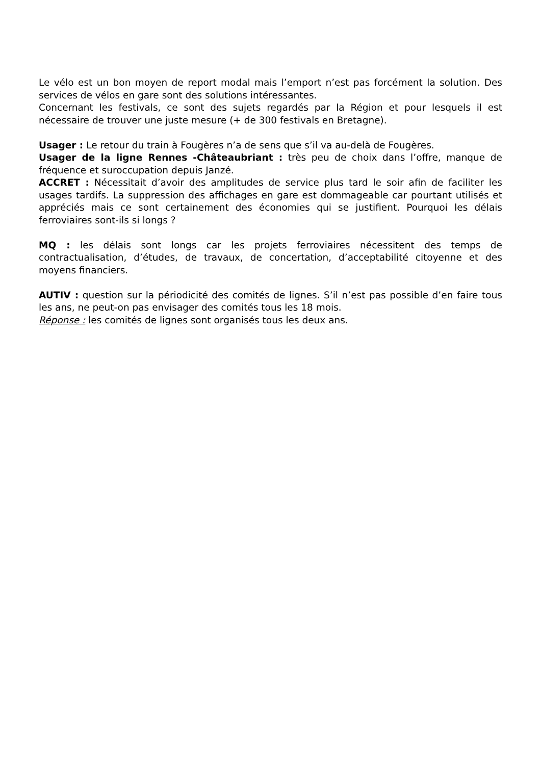Le vélo est un bon moyen de report modal mais l’emport n’est pas forcément la solution. Des services de vélos en gare sont des solutions intéressantes.
Concernant les festivals, ce sont des sujets regardés par la Région et pour lesquels il est nécessaire de trouver une juste mesure (+ de 300 festivals en Bretagne).
Usager : Le retour du train à Fougères n’a de sens que s’il va au-delà de Fougères.
Usager de la ligne Rennes -Châteaubriant : très peu de choix dans l’offre, manque de fréquence et suroccupation depuis Janzé.
ACCRET : Nécessitait d’avoir des amplitudes de service plus tard le soir afin de faciliter les usages tardifs. La suppression des affichages en gare est dommageable car pourtant utilisés et appréciés mais ce sont certainement des économies qui se justifient. Pourquoi les délais ferroviaires sont-ils si longs ?
MQ : les délais sont longs car les projets ferroviaires nécessitent des temps de contractualisation, d’études, de travaux, de concertation, d’acceptabilité citoyenne et des moyens financiers.
AUTIV : question sur la périodicité des comités de lignes. S’il n’est pas possible d’en faire tous les ans, ne peut-on pas envisager des comités tous les 18 mois.
Réponse : les comités de lignes sont organisés tous les deux ans.